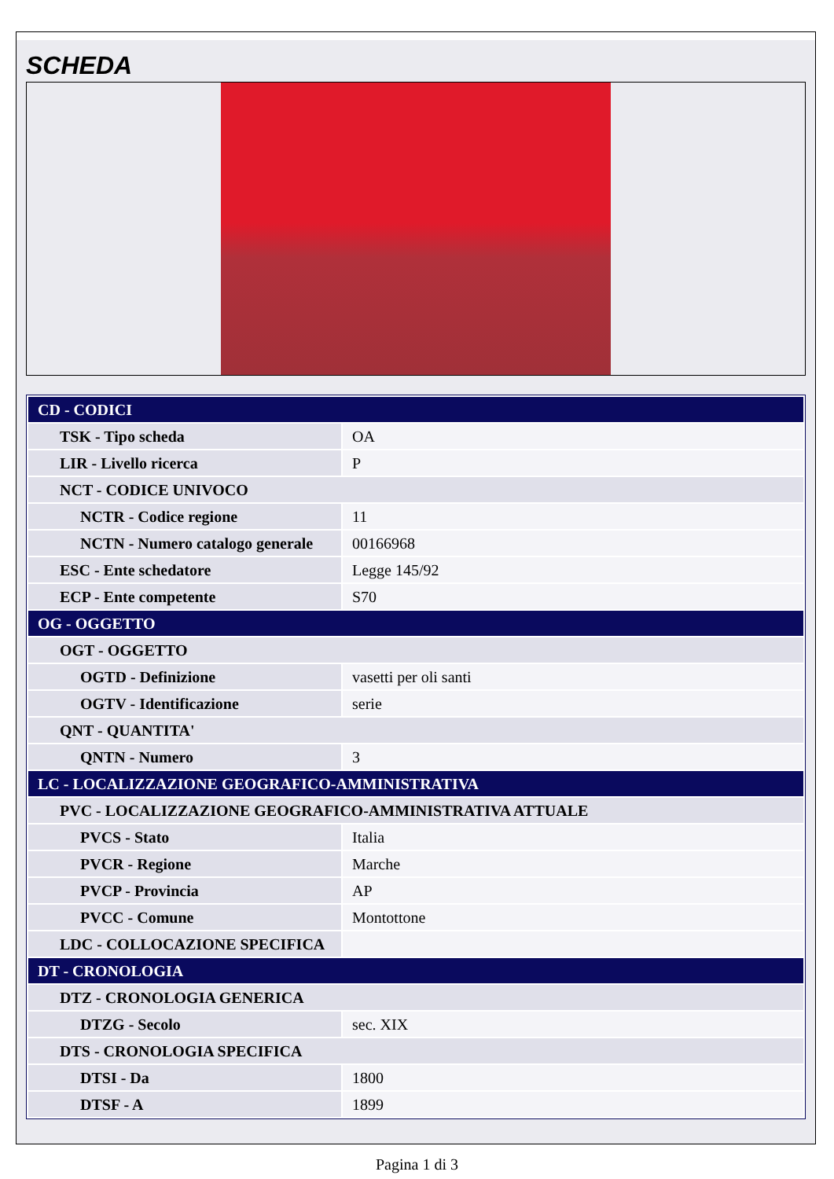SCHEDA
| CD - CODICI | |
| TSK - Tipo scheda | OA |
| LIR - Livello ricerca | P |
| NCT - CODICE UNIVOCO | |
| NCTR - Codice regione | 11 |
| NCTN - Numero catalogo generale | 00166968 |
| ESC - Ente schedatore | Legge 145/92 |
| ECP - Ente competente | S70 |
| OG - OGGETTO | |
| OGT - OGGETTO | |
| OGTD - Definizione | vasetti per oli santi |
| OGTV - Identificazione | serie |
| QNT - QUANTITA' | |
| QNTN - Numero | 3 |
| LC - LOCALIZZAZIONE GEOGRAFICO-AMMINISTRATIVA | |
| PVC - LOCALIZZAZIONE GEOGRAFICO-AMMINISTRATIVA ATTUALE | |
| PVCS - Stato | Italia |
| PVCR - Regione | Marche |
| PVCP - Provincia | AP |
| PVCC - Comune | Montottone |
| LDC - COLLOCAZIONE SPECIFICA | |
| DT - CRONOLOGIA | |
| DTZ - CRONOLOGIA GENERICA | |
| DTZG - Secolo | sec. XIX |
| DTS - CRONOLOGIA SPECIFICA | |
| DTSI - Da | 1800 |
| DTSF - A | 1899 |
Pagina 1 di 3